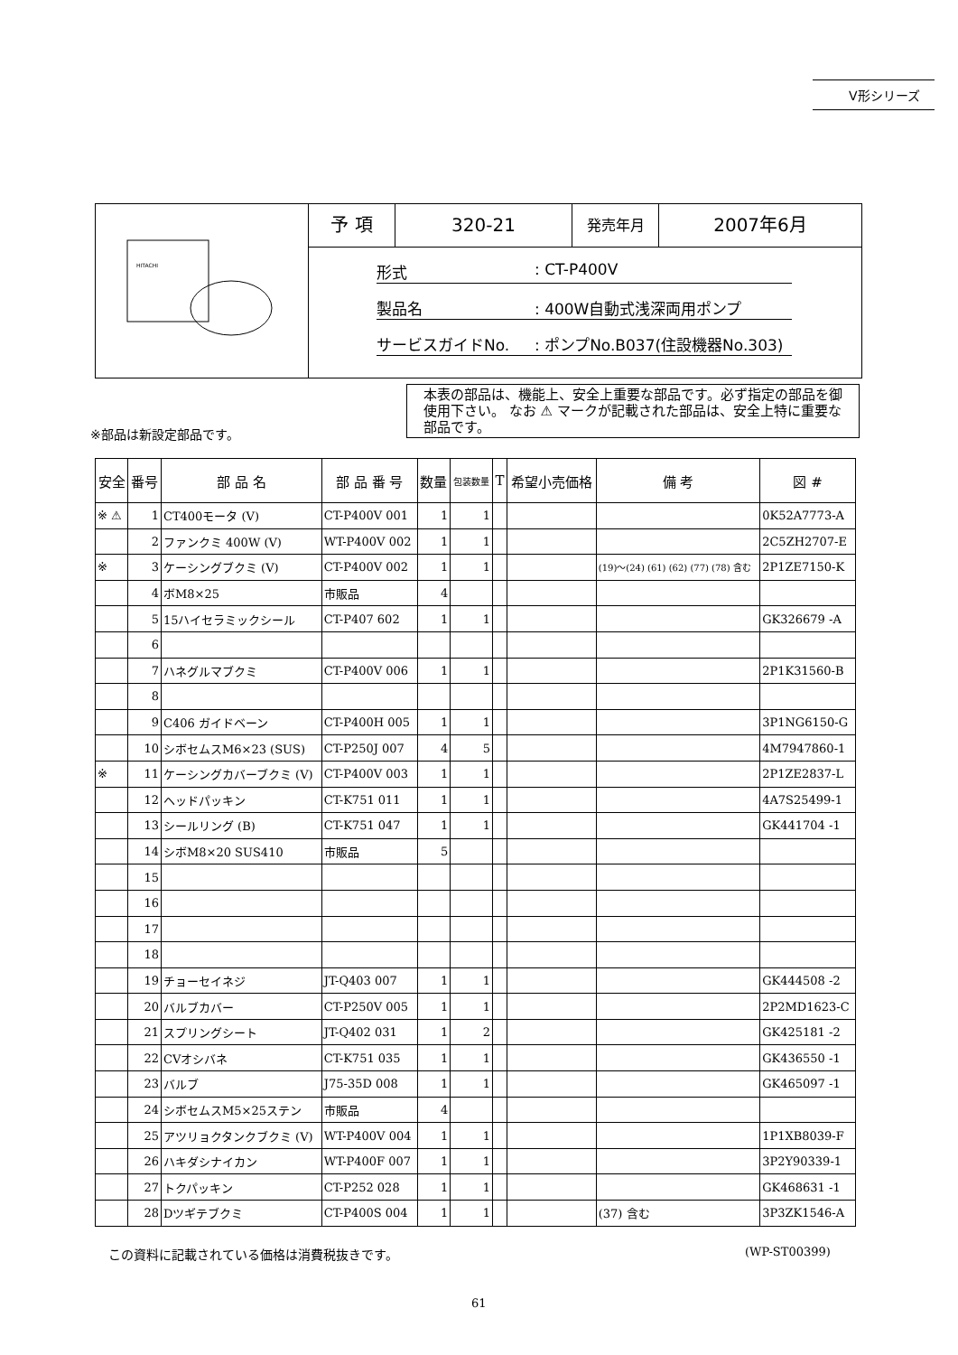V形シリーズ
HITACHI
予 項 320-21
発売年月
2007年6月
形式: CT-P400V
製品名: 400W自動式浅深両用ポンプ
サービスガイドNo.: ポンプNo.B037(住設機器No.303)
本表の部品は、機能上、安全上重要な部品です。必ず指定の部品を御使用下さい。 なお ⚠ マークが記載された部品は、安全上特に重要な部品です。
※部品は新設定部品です。
| 安全 | 番号 | 部 品 名 | 部 品 番 号 | 数量 | 包装数量 | T | 希望小売価格 | 備 考 | 図 # |
| --- | --- | --- | --- | --- | --- | --- | --- | --- | --- |
| ※ ⚠ | 1 | CT400モータ (V) | CT-P400V 001 | 1 | 1 | | | | 0K52A7773-A |
| | 2 | ファンクミ 400W (V) | WT-P400V 002 | 1 | 1 | | | | 2C5ZH2707-E |
| ※ | 3 | ケーシングブクミ (V) | CT-P400V 002 | 1 | 1 | | | (19)～(24) (61) (62) (77) (78) 含む | 2P1ZE7150-K |
| | 4 | ボM8×25 | 市販品 | 4 | | | | | |
| | 5 | 15ハイセラミックシール | CT-P407 602 | 1 | 1 | | | | GK326679 -A |
| | 6 | | | | | | | | |
| | 7 | ハネグルマブクミ | CT-P400V 006 | 1 | 1 | | | | 2P1K31560-B |
| | 8 | | | | | | | | |
| | 9 | C406 ガイドベーン | CT-P400H 005 | 1 | 1 | | | | 3P1NG6150-G |
| | 10 | シボセムスM6×23 (SUS) | CT-P250J 007 | 4 | 5 | | | | 4M7947860-1 |
| ※ | 11 | ケーシングカバーブクミ (V) | CT-P400V 003 | 1 | 1 | | | | 2P1ZE2837-L |
| | 12 | ヘッドパッキン | CT-K751 011 | 1 | 1 | | | | 4A7S25499-1 |
| | 13 | シールリング (B) | CT-K751 047 | 1 | 1 | | | | GK441704 -1 |
| | 14 | シボM8×20 SUS410 | 市販品 | 5 | | | | | |
| | 15 | | | | | | | | |
| | 16 | | | | | | | | |
| | 17 | | | | | | | | |
| | 18 | | | | | | | | |
| | 19 | チョーセイネジ | JT-Q403 007 | 1 | 1 | | | | GK444508 -2 |
| | 20 | バルブカバー | CT-P250V 005 | 1 | 1 | | | | 2P2MD1623-C |
| | 21 | スプリングシート | JT-Q402 031 | 1 | 2 | | | | GK425181 -2 |
| | 22 | CVオシバネ | CT-K751 035 | 1 | 1 | | | | GK436550 -1 |
| | 23 | バルブ | J75-35D 008 | 1 | 1 | | | | GK465097 -1 |
| | 24 | シボセムスM5×25ステン | 市販品 | 4 | | | | | |
| | 25 | アツリョクタンクブクミ (V) | WT-P400V 004 | 1 | 1 | | | | 1P1XB8039-F |
| | 26 | ハキダシナイカン | WT-P400F 007 | 1 | 1 | | | | 3P2Y90339-1 |
| | 27 | トクパッキン | CT-P252 028 | 1 | 1 | | | | GK468631 -1 |
| | 28 | Dツギテブクミ | CT-P400S 004 | 1 | 1 | | | (37) 含む | 3P3ZK1546-A |
この資料に記載されている価格は消費税抜きです。
(WP-ST00399)
61